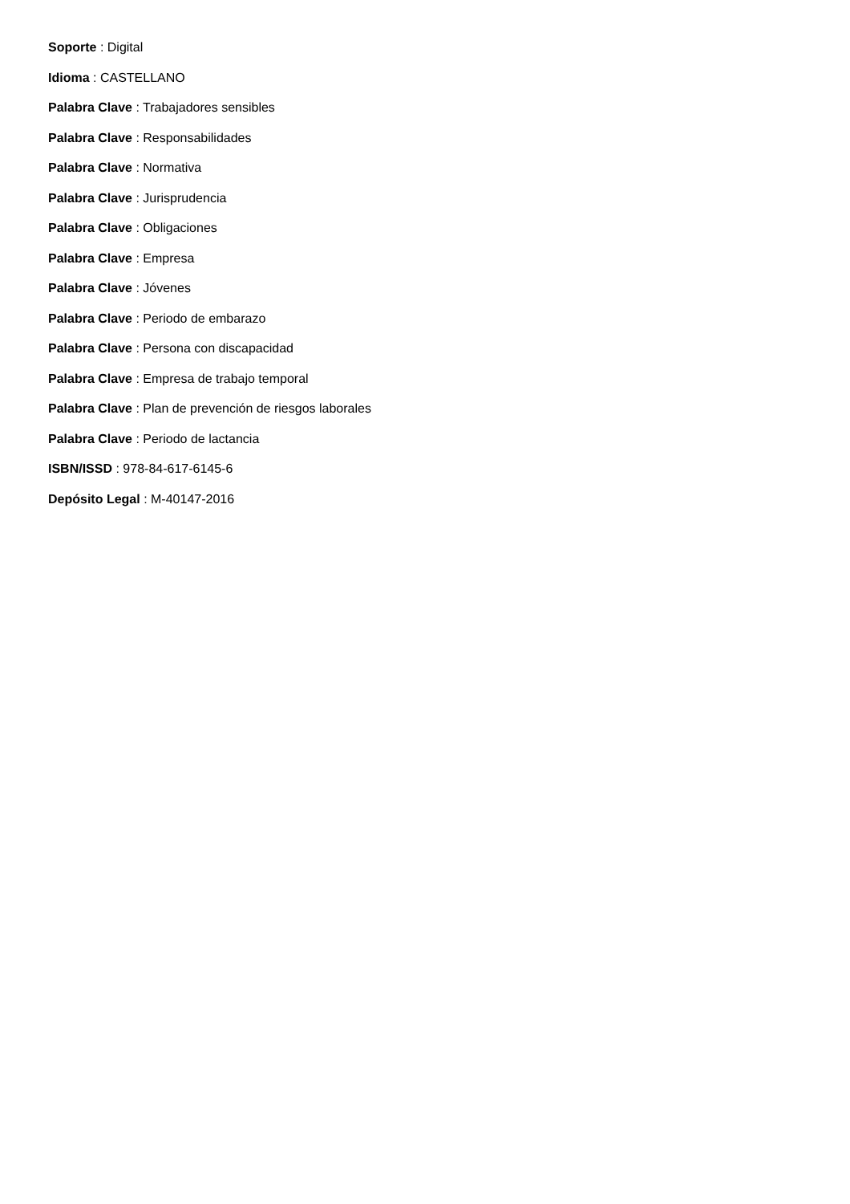Soporte : Digital
Idioma : CASTELLANO
Palabra Clave : Trabajadores sensibles
Palabra Clave : Responsabilidades
Palabra Clave : Normativa
Palabra Clave : Jurisprudencia
Palabra Clave : Obligaciones
Palabra Clave : Empresa
Palabra Clave : Jóvenes
Palabra Clave : Periodo de embarazo
Palabra Clave : Persona con discapacidad
Palabra Clave : Empresa de trabajo temporal
Palabra Clave : Plan de prevención de riesgos laborales
Palabra Clave : Periodo de lactancia
ISBN/ISSD : 978-84-617-6145-6
Depósito Legal : M-40147-2016